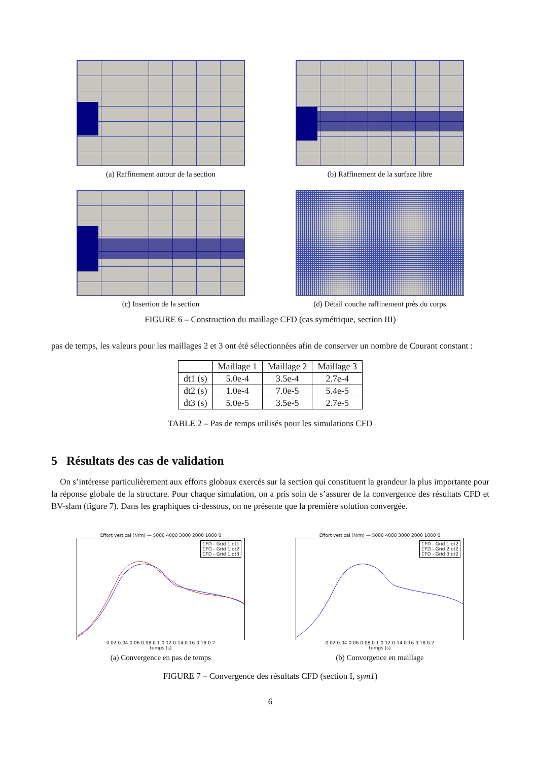(a) Raffinement autour de la section
(b) Raffinement de la surface libre
(c) Insertion de la section (d) Détail couche raffinement près du corps
FIGURE 6 – Construction du maillage CFD (cas symétrique, section III)
pas de temps, les valeurs pour les maillages 2 et 3 ont été sélectionnées afin de conserver un nombre de Courant constant :
| | Maillage 1 | Maillage 2 | Maillage 3 |
| --- | --- | --- | --- |
| dt1 (s) | 5.0e-4 | 3.5e-4 | 2.7e-4 |
| dt2 (s) | 1.0e-4 | 7.0e-5 | 5.4e-5 |
| dt3 (s) | 5.0e-5 | 3.5e-5 | 2.7e-5 |
TABLE 2 – Pas de temps utilisés pour les simulations CFD
5 Résultats des cas de validation
On s’intéresse particulièrement aux efforts globaux exercés sur la section qui constituent la grandeur la plus importante pour la réponse globale de la structure. Pour chaque simulation, on a pris soin de s’assurer de la convergence des résultats CFD et BV-slam (figure 7). Dans les graphiques ci-dessous, on ne présente que la première solution convergée.
Effort vertical (N/m) — 5000 4000 3000 2000 1000 0
CFD - Grid 1 dt1
CFD - Grid 1 dt2
CFD - Grid 1 dt3
0.02 0.04 0.06 0.08 0.1 0.12 0.14 0.16 0.18 0.2
temps (s)
(a) Convergence en pas de temps
Effort vertical (N/m) — 5000 4000 3000 2000 1000 0
CFD - Grid 1 dt2
CFD - Grid 2 dt2
CFD - Grid 3 dt2
0.02 0.04 0.06 0.08 0.1 0.12 0.14 0.16 0.18 0.2
temps (s)
(b) Convergence en maillage
FIGURE 7 – Convergence des résultats CFD (section I, sym1)
6